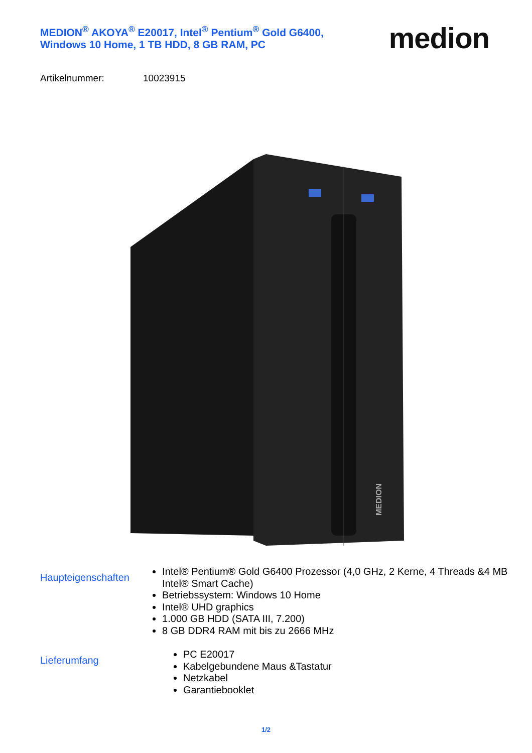MEDION<sup>®</sup> AKOYA<sup>®</sup> E20017, Intel<sup>®</sup> Pentium<sup>®</sup> Gold G6400,
Windows 10 Home, 1 TB HDD, 8 GB RAM, PC
medion
Artikelnummer: 10023915
MEDION
Haupteigenschaften
Intel® Pentium® Gold G6400 Prozessor (4,0 GHz, 2 Kerne, 4 Threads &4 MB Intel® Smart Cache)
Betriebssystem: Windows 10 Home
Intel® UHD graphics
1.000 GB HDD (SATA III, 7.200)
8 GB DDR4 RAM mit bis zu 2666 MHz
Lieferumfang
PC E20017
Kabelgebundene Maus &Tastatur
Netzkabel
Garantiebooklet
1/2